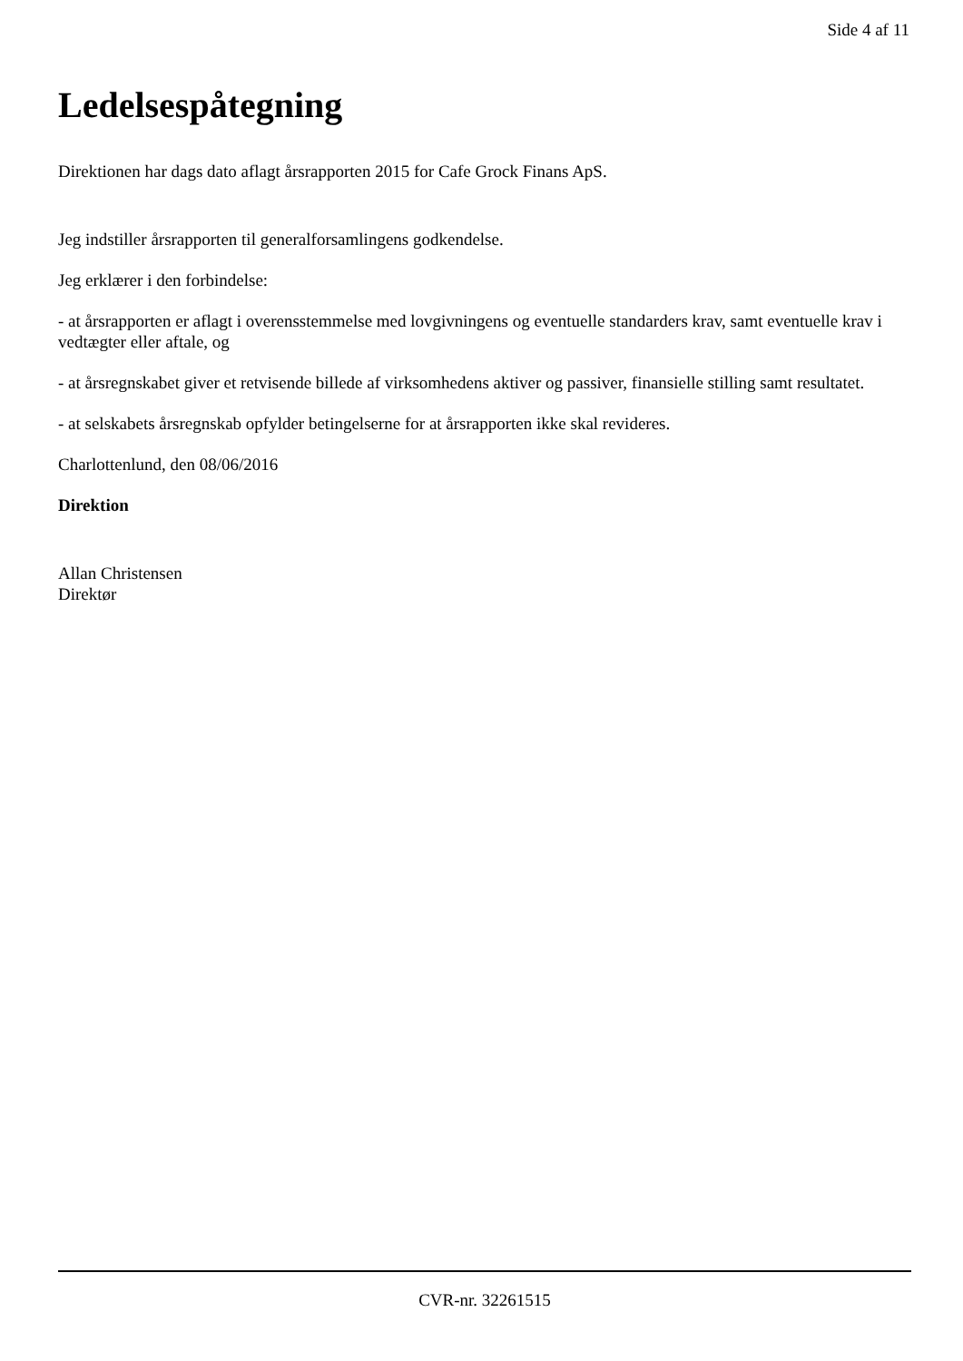Side 4 af 11
Ledelsespåtegning
Direktionen har dags dato aflagt årsrapporten 2015 for Cafe Grock Finans ApS.
Jeg indstiller årsrapporten til generalforsamlingens godkendelse.
Jeg erklærer i den forbindelse:
- at årsrapporten er aflagt i overensstemmelse med lovgivningens og eventuelle standarders krav, samt eventuelle krav i vedtægter eller aftale, og
- at årsregnskabet giver et retvisende billede af virksomhedens aktiver og passiver, finansielle stilling samt resultatet.
- at selskabets årsregnskab opfylder betingelserne for at årsrapporten ikke skal revideres.
Charlottenlund, den 08/06/2016
Direktion
Allan Christensen
Direktør
CVR-nr. 32261515